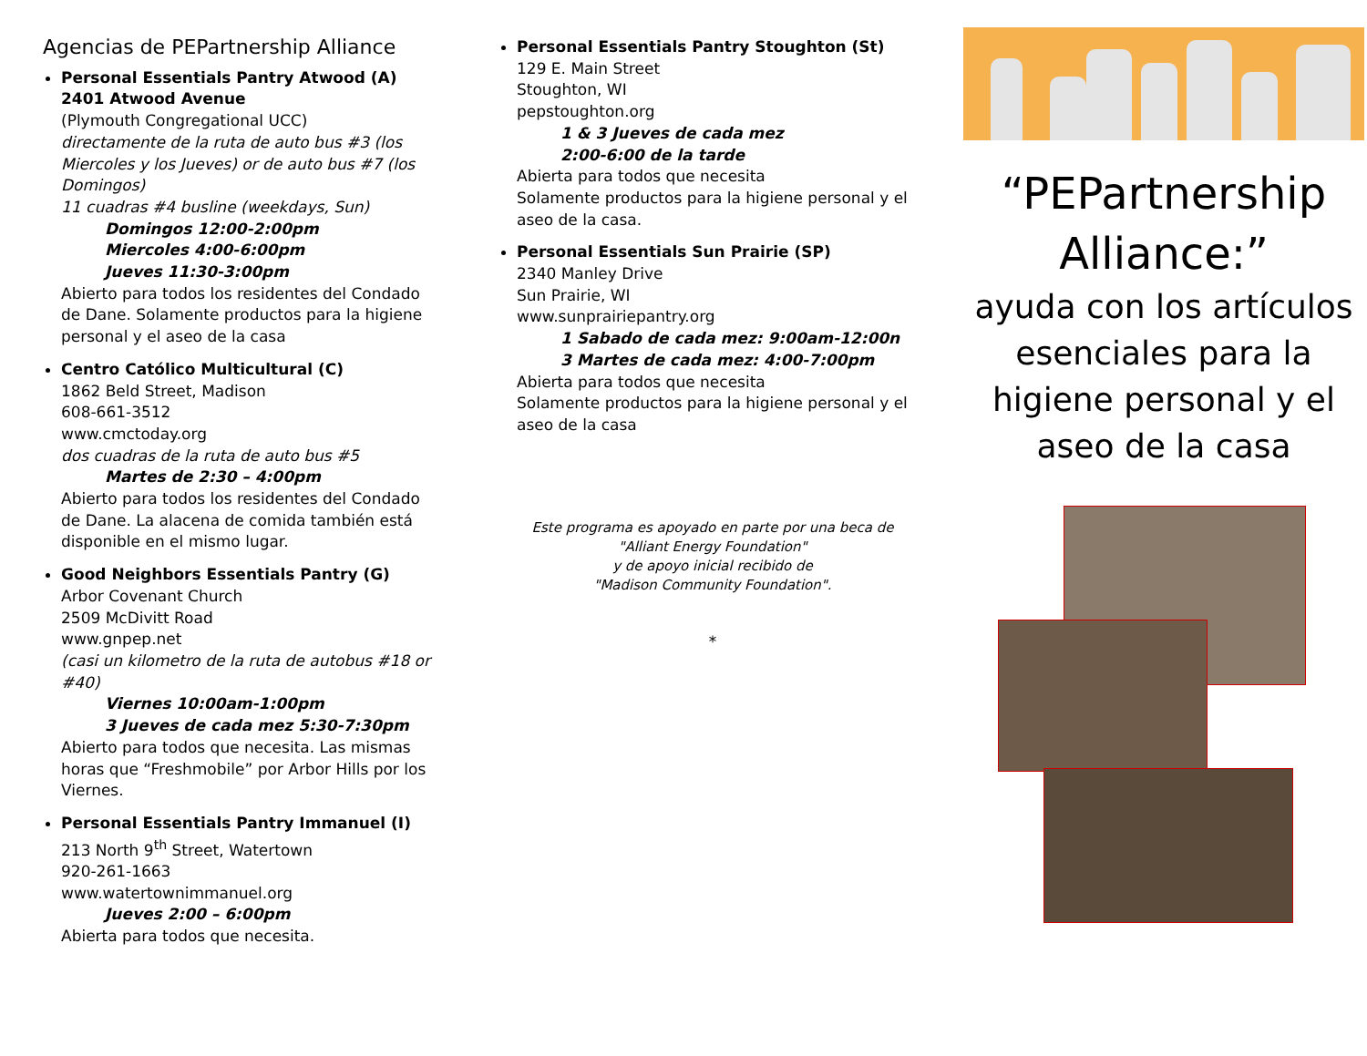Agencias de PEPartnership Alliance
Personal Essentials Pantry Atwood (A)
2401 Atwood Avenue
(Plymouth Congregational UCC)
directamente de la ruta de auto bus #3 (los Miercoles y los Jueves) or de auto bus #7 (los Domingos)
11 cuadras #4 busline (weekdays, Sun)
Domingos 12:00-2:00pm
Miercoles 4:00-6:00pm
Jueves 11:30-3:00pm
Abierto para todos los residentes del Condado de Dane. Solamente productos para la higiene personal y el aseo de la casa
Centro Católico Multicultural (C)
1862 Beld Street, Madison
608-661-3512
www.cmctoday.org
dos cuadras de la ruta de auto bus #5
Martes de 2:30 – 4:00pm
Abierto para todos los residentes del Condado de Dane. La alacena de comida también está disponible en el mismo lugar.
Good Neighbors Essentials Pantry (G)
Arbor Covenant Church
2509 McDivitt Road
www.gnpep.net
(casi un kilometro de la ruta de autobus #18 or #40)
Viernes 10:00am-1:00pm
3 Jueves de cada mez 5:30-7:30pm
Abierto para todos que necesita. Las mismas horas que “Freshmobile” por Arbor Hills por los Viernes.
Personal Essentials Pantry Immanuel (I)
213 North 9<sup>th</sup> Street, Watertown
920-261-1663
www.watertownimmanuel.org
Jueves 2:00 – 6:00pm
Abierta para todos que necesita.
Personal Essentials Pantry Stoughton (St)
129 E. Main Street
Stoughton, WI
pepstoughton.org
1 & 3 Jueves de cada mez
2:00-6:00 de la tarde
Abierta para todos que necesita
Solamente productos para la higiene personal y el aseo de la casa.
Personal Essentials Sun Prairie (SP)
2340 Manley Drive
Sun Prairie, WI
www.sunprairiepantry.org
1 Sabado de cada mez: 9:00am-12:00n
3 Martes de cada mez: 4:00-7:00pm
Abierta para todos que necesita
Solamente productos para la higiene personal y el aseo de la casa
Este programa es apoyado en parte por una beca de
"Alliant Energy Foundation"
y de apoyo inicial recibido de
"Madison Community Foundation".
*
“PEPartnership Alliance:”
ayuda con los artículos esenciales para la higiene personal y el aseo de la casa